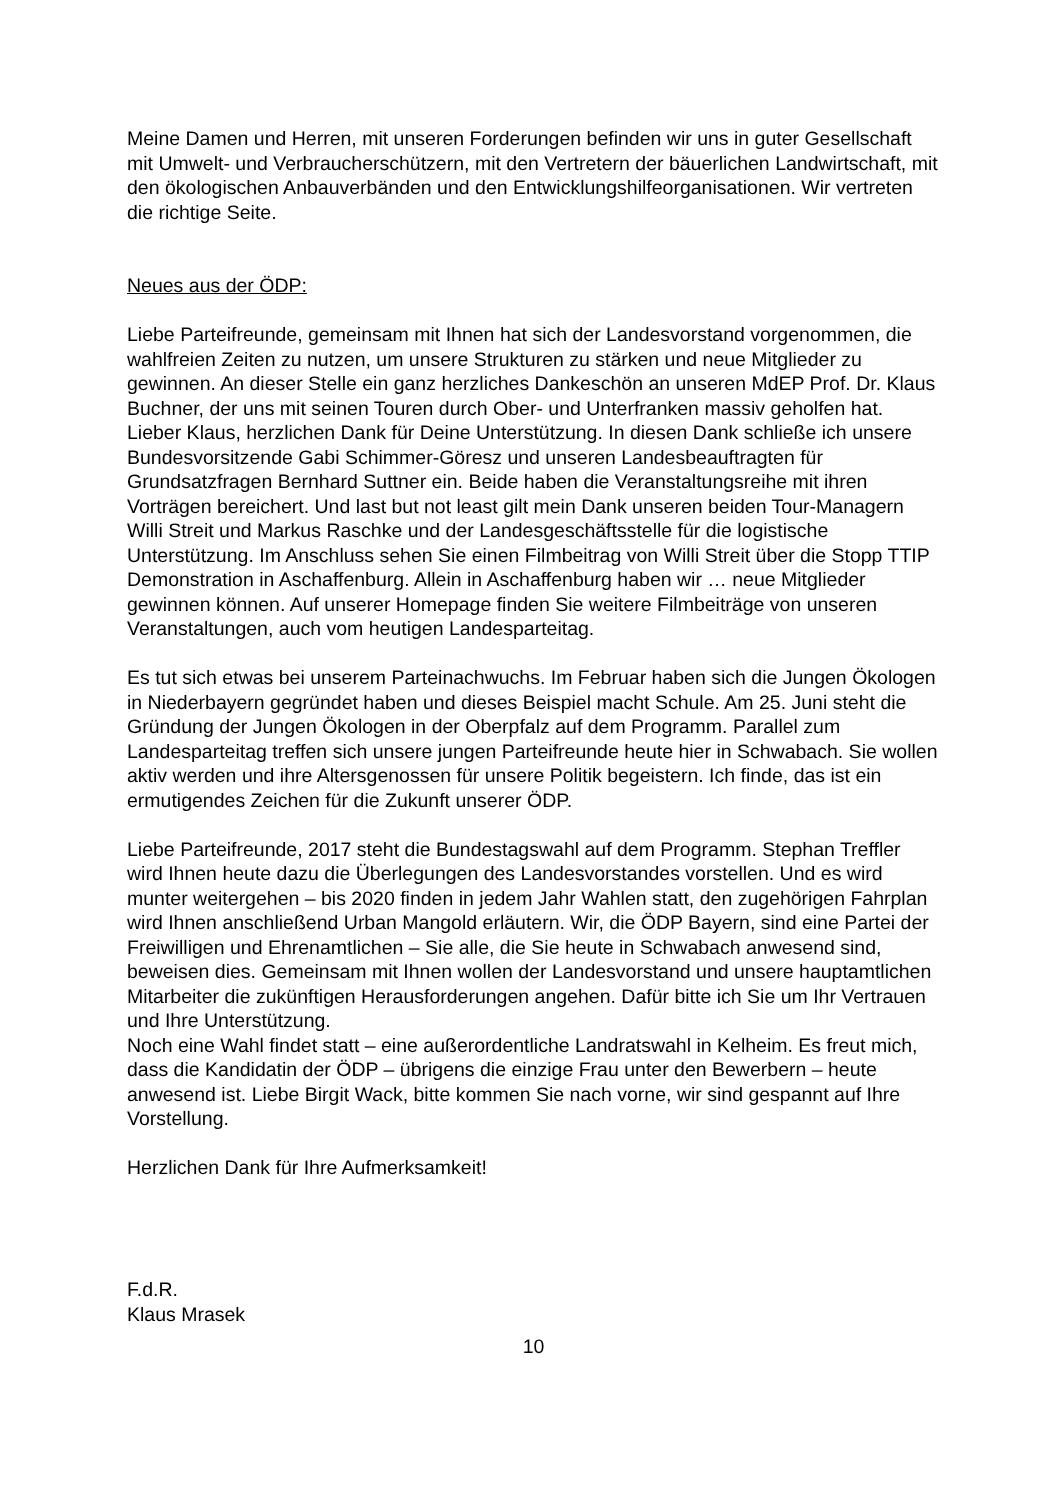Meine Damen und Herren, mit unseren Forderungen befinden wir uns in guter Gesellschaft mit Umwelt- und Verbraucherschützern, mit den Vertretern der bäuerlichen Landwirtschaft, mit den ökologischen Anbauverbänden und den Entwicklungshilfeorganisationen. Wir vertreten die richtige Seite.
Neues aus der ÖDP:
Liebe Parteifreunde, gemeinsam mit Ihnen hat sich der Landesvorstand vorgenommen, die wahlfreien Zeiten zu nutzen, um unsere Strukturen zu stärken und neue Mitglieder zu gewinnen. An dieser Stelle ein ganz herzliches Dankeschön an unseren MdEP Prof. Dr. Klaus Buchner, der uns mit seinen Touren durch Ober- und Unterfranken massiv geholfen hat. Lieber Klaus, herzlichen Dank für Deine Unterstützung. In diesen Dank schließe ich unsere Bundesvorsitzende Gabi Schimmer-Göresz und unseren Landesbeauftragten für Grundsatzfragen Bernhard Suttner ein. Beide haben die Veranstaltungsreihe mit ihren Vorträgen bereichert. Und last but not least gilt mein Dank unseren beiden Tour-Managern Willi Streit und Markus Raschke und der Landesgeschäftsstelle für die logistische Unterstützung. Im Anschluss sehen Sie einen Filmbeitrag von Willi Streit über die Stopp TTIP Demonstration in Aschaffenburg. Allein in Aschaffenburg haben wir … neue Mitglieder gewinnen können. Auf unserer Homepage finden Sie weitere Filmbeiträge von unseren Veranstaltungen, auch vom heutigen Landesparteitag.
Es tut sich etwas bei unserem Parteinachwuchs. Im Februar haben sich die Jungen Ökologen in Niederbayern gegründet haben und dieses Beispiel macht Schule. Am 25. Juni steht die Gründung der Jungen Ökologen in der Oberpfalz auf dem Programm. Parallel zum Landesparteitag treffen sich unsere jungen Parteifreunde heute hier in Schwabach. Sie wollen aktiv werden und ihre Altersgenossen für unsere Politik begeistern. Ich finde, das ist ein ermutigendes Zeichen für die Zukunft unserer ÖDP.
Liebe Parteifreunde, 2017 steht die Bundestagswahl auf dem Programm. Stephan Treffler wird Ihnen heute dazu die Überlegungen des Landesvorstandes vorstellen. Und es wird munter weitergehen – bis 2020 finden in jedem Jahr Wahlen statt, den zugehörigen Fahrplan wird Ihnen anschließend Urban Mangold erläutern. Wir, die ÖDP Bayern, sind eine Partei der Freiwilligen und Ehrenamtlichen – Sie alle, die Sie heute in Schwabach anwesend sind, beweisen dies. Gemeinsam mit Ihnen wollen der Landesvorstand und unsere hauptamtlichen Mitarbeiter die zukünftigen Herausforderungen angehen. Dafür bitte ich Sie um Ihr Vertrauen und Ihre Unterstützung.
Noch eine Wahl findet statt – eine außerordentliche Landratswahl in Kelheim. Es freut mich, dass die Kandidatin der ÖDP – übrigens die einzige Frau unter den Bewerbern – heute anwesend ist. Liebe Birgit Wack, bitte kommen Sie nach vorne, wir sind gespannt auf Ihre Vorstellung.
Herzlichen Dank für Ihre Aufmerksamkeit!
F.d.R.
Klaus Mrasek
10